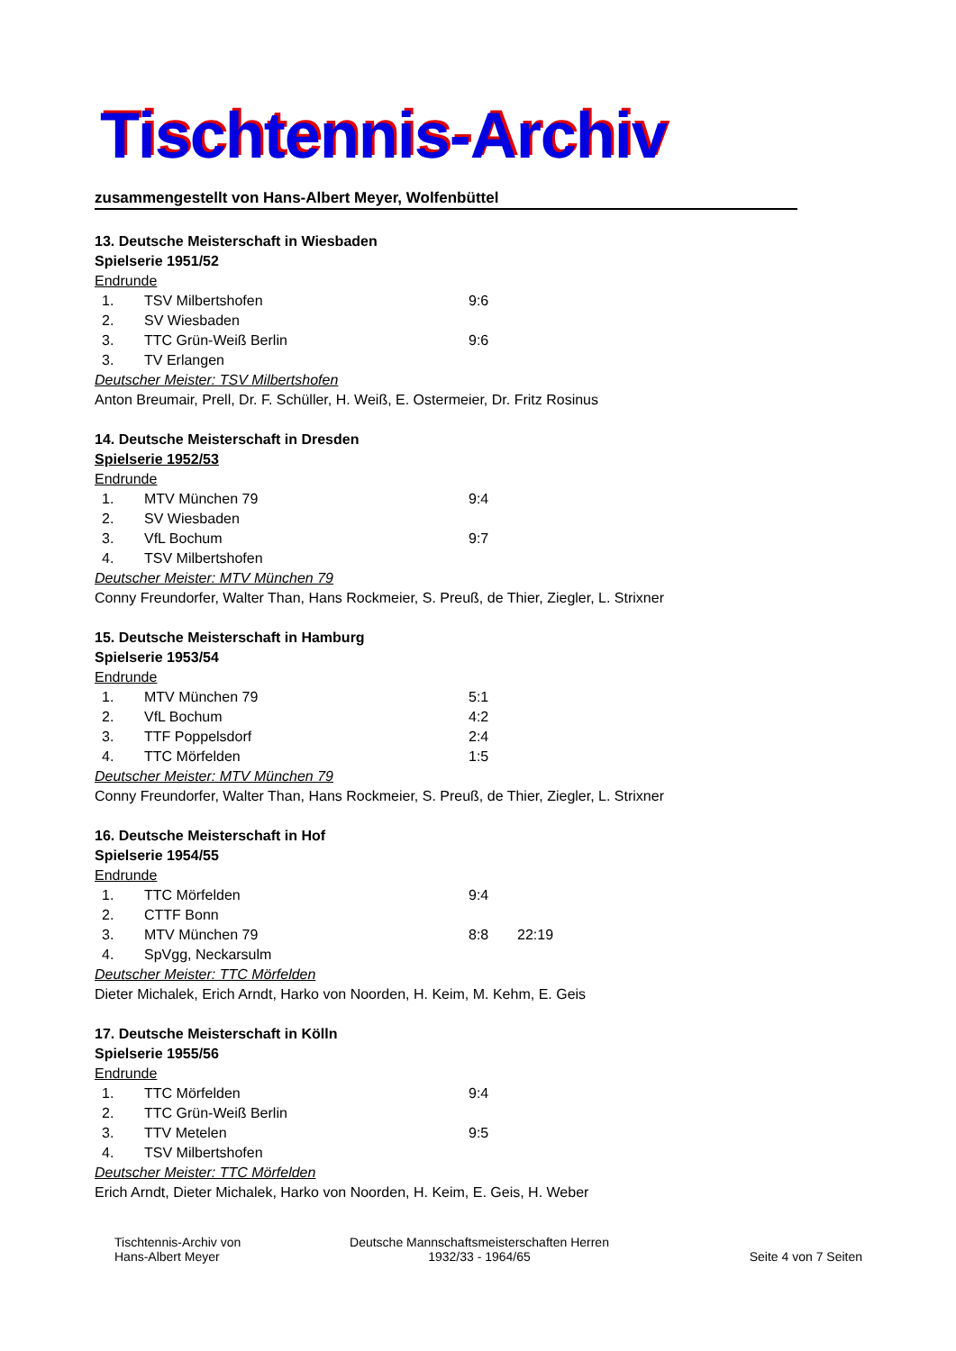Tischtennis-Archiv
zusammengestellt von Hans-Albert Meyer, Wolfenbüttel
13. Deutsche Meisterschaft in Wiesbaden
Spielserie 1951/52
Endrunde
| 1. | TSV Milbertshofen | 9:6 | |
| 2. | SV Wiesbaden | | |
| 3. | TTC Grün-Weiß Berlin | 9:6 | |
| 3. | TV Erlangen | | |
Deutscher Meister: TSV Milbertshofen
Anton Breumair, Prell, Dr. F. Schüller, H. Weiß, E. Ostermeier, Dr. Fritz Rosinus
14. Deutsche Meisterschaft in Dresden
Spielserie 1952/53
Endrunde
| 1. | MTV München 79 | 9:4 | |
| 2. | SV Wiesbaden | | |
| 3. | VfL Bochum | 9:7 | |
| 4. | TSV Milbertshofen | | |
Deutscher Meister: MTV München 79
Conny Freundorfer, Walter Than, Hans Rockmeier, S. Preuß, de Thier, Ziegler, L. Strixner
15. Deutsche Meisterschaft in Hamburg
Spielserie 1953/54
Endrunde
| 1. | MTV München 79 | 5:1 | |
| 2. | VfL Bochum | 4:2 | |
| 3. | TTF Poppelsdorf | 2:4 | |
| 4. | TTC Mörfelden | 1:5 | |
Deutscher Meister: MTV München 79
Conny Freundorfer, Walter Than, Hans Rockmeier, S. Preuß, de Thier, Ziegler, L. Strixner
16. Deutsche Meisterschaft in Hof
Spielserie 1954/55
Endrunde
| 1. | TTC Mörfelden | 9:4 | |
| 2. | CTTF Bonn | | |
| 3. | MTV München 79 | 8:8 | 22:19 |
| 4. | SpVgg, Neckarsulm | | |
Deutscher Meister: TTC Mörfelden
Dieter Michalek, Erich Arndt, Harko von Noorden, H. Keim, M. Kehm, E. Geis
17. Deutsche Meisterschaft in Kölln
Spielserie 1955/56
Endrunde
| 1. | TTC Mörfelden | 9:4 | |
| 2. | TTC Grün-Weiß Berlin | | |
| 3. | TTV Metelen | 9:5 | |
| 4. | TSV Milbertshofen | | |
Deutscher Meister: TTC Mörfelden
Erich Arndt, Dieter Michalek, Harko von Noorden, H. Keim, E. Geis, H. Weber
Tischtennis-Archiv von
Hans-Albert Meyer
Deutsche Mannschaftsmeisterschaften Herren
1932/33 - 1964/65
Seite 4 von 7 Seiten